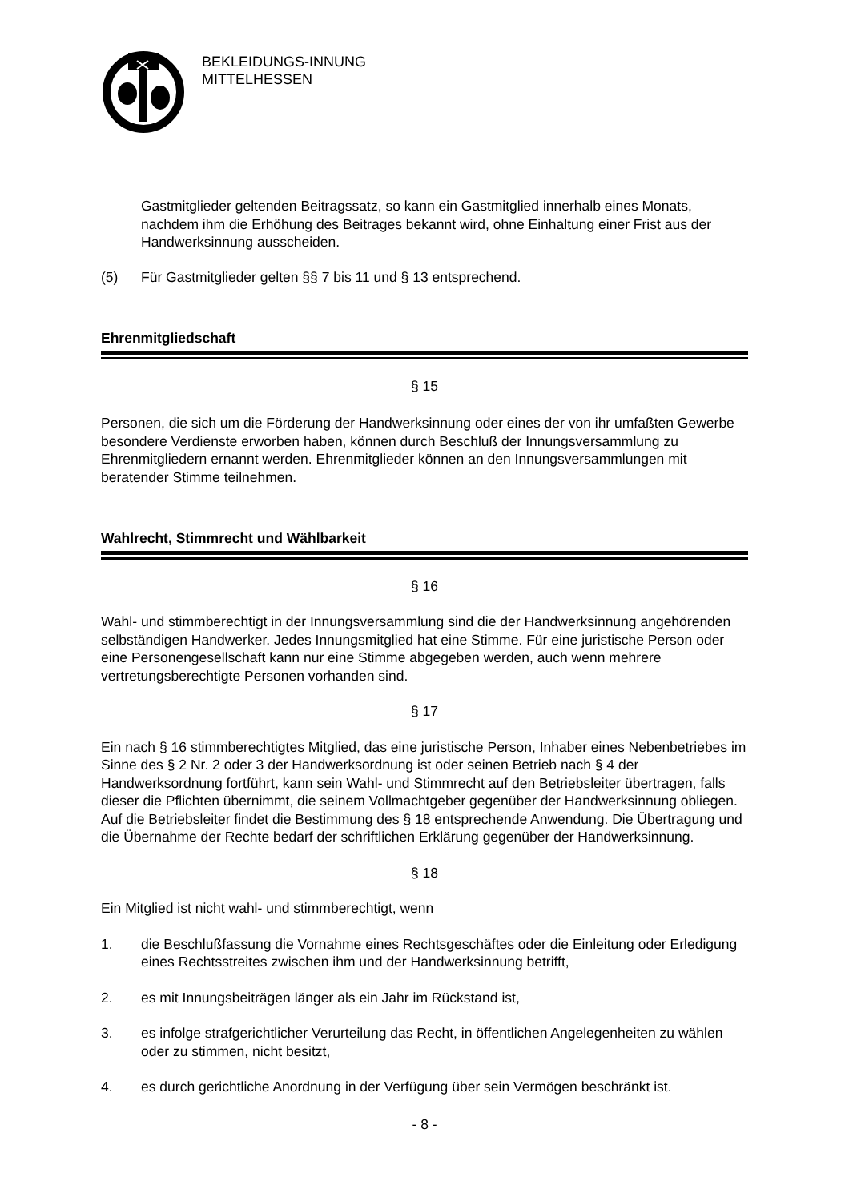BEKLEIDUNGS-INNUNG
MITTELHESSEN
Gastmitglieder geltenden Beitragssatz, so kann ein Gastmitglied innerhalb eines Monats, nachdem ihm die Erhöhung des Beitrages bekannt wird, ohne Einhaltung einer Frist aus der Handwerksinnung ausscheiden.
(5) Für Gastmitglieder gelten §§ 7 bis 11 und § 13 entsprechend.
Ehrenmitgliedschaft
§ 15
Personen, die sich um die Förderung der Handwerksinnung oder eines der von ihr umfaßten Gewerbe besondere Verdienste erworben haben, können durch Beschluß der Innungsversammlung zu Ehrenmitgliedern ernannt werden. Ehrenmitglieder können an den Innungsversammlungen mit beratender Stimme teilnehmen.
Wahlrecht, Stimmrecht und Wählbarkeit
§ 16
Wahl- und stimmberechtigt in der Innungsversammlung sind die der Handwerksinnung angehörenden selbständigen Handwerker. Jedes Innungsmitglied hat eine Stimme. Für eine juristische Person oder eine Personengesellschaft kann nur eine Stimme abgegeben werden, auch wenn mehrere vertretungsberechtigte Personen vorhanden sind.
§ 17
Ein nach § 16 stimmberechtigtes Mitglied, das eine juristische Person, Inhaber eines Nebenbetriebes im Sinne des § 2 Nr. 2 oder 3 der Handwerksordnung ist oder seinen Betrieb nach § 4 der Handwerksordnung fortführt, kann sein Wahl- und Stimmrecht auf den Betriebsleiter übertragen, falls dieser die Pflichten übernimmt, die seinem Vollmachtgeber gegenüber der Handwerksinnung obliegen. Auf die Betriebsleiter findet die Bestimmung des § 18 entsprechende Anwendung. Die Übertragung und die Übernahme der Rechte bedarf der schriftlichen Erklärung gegenüber der Handwerksinnung.
§ 18
Ein Mitglied ist nicht wahl- und stimmberechtigt, wenn
1. die Beschlußfassung die Vornahme eines Rechtsgeschäftes oder die Einleitung oder Erledigung eines Rechtsstreites zwischen ihm und der Handwerksinnung betrifft,
2. es mit Innungsbeiträgen länger als ein Jahr im Rückstand ist,
3. es infolge strafgerichtlicher Verurteilung das Recht, in öffentlichen Angelegenheiten zu wählen oder zu stimmen, nicht besitzt,
4. es durch gerichtliche Anordnung in der Verfügung über sein Vermögen beschränkt ist.
- 8 -